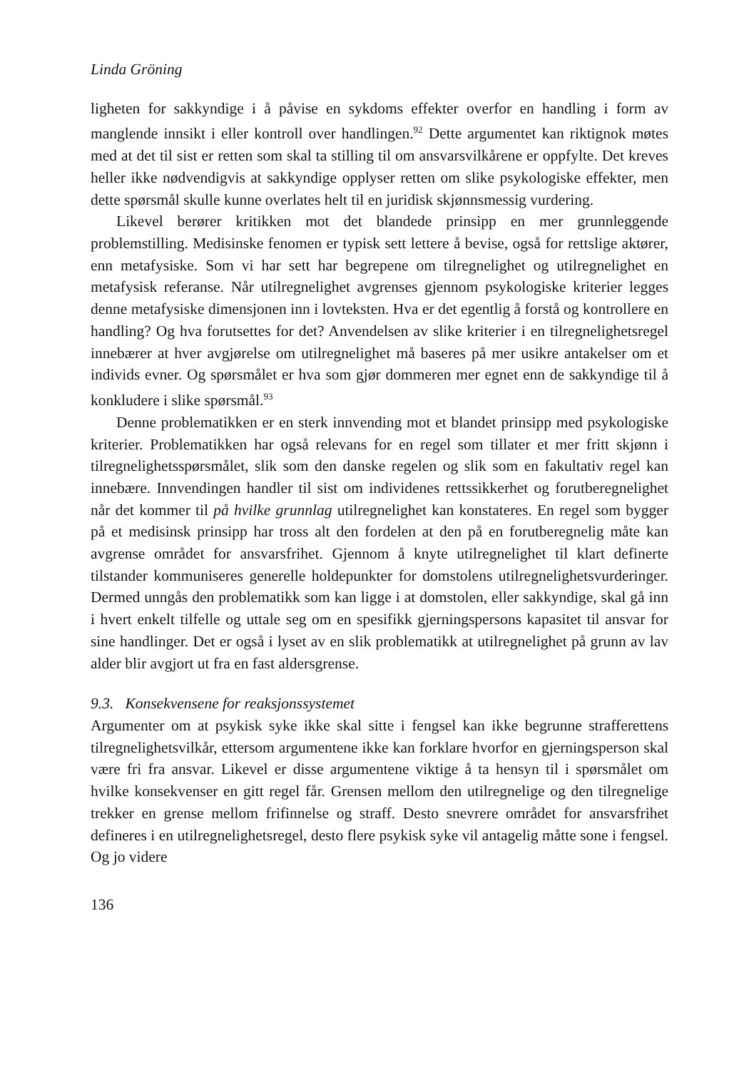Linda Gröning
ligheten for sakkyndige i å påvise en sykdoms effekter overfor en handling i form av manglende innsikt i eller kontroll over handlingen.<sup>92</sup> Dette argumentet kan riktignok møtes med at det til sist er retten som skal ta stilling til om ansvarsvilkårene er oppfylte. Det kreves heller ikke nødvendigvis at sakkyndige opplyser retten om slike psykologiske effekter, men dette spørsmål skulle kunne overlates helt til en juridisk skjønnsmessig vurdering.
Likevel berører kritikken mot det blandede prinsipp en mer grunnleggende problemstilling. Medisinske fenomen er typisk sett lettere å bevise, også for rettslige aktører, enn metafysiske. Som vi har sett har begrepene om tilregnelighet og utilregnelighet en metafysisk referanse. Når utilregnelighet avgrenses gjennom psykologiske kriterier legges denne metafysiske dimensjonen inn i lovteksten. Hva er det egentlig å forstå og kontrollere en handling? Og hva forutsettes for det? Anvendelsen av slike kriterier i en tilregnelighetsregel innebærer at hver avgjørelse om utilregnelighet må baseres på mer usikre antakelser om et individs evner. Og spørsmålet er hva som gjør dommeren mer egnet enn de sakkyndige til å konkludere i slike spørsmål.<sup>93</sup>
Denne problematikken er en sterk innvending mot et blandet prinsipp med psykologiske kriterier. Problematikken har også relevans for en regel som tillater et mer fritt skjønn i tilregnelighetsspørsmålet, slik som den danske regelen og slik som en fakultativ regel kan innebære. Innvendingen handler til sist om individenes rettssikkerhet og forutberegnelighet når det kommer til på hvilke grunnlag utilregnelighet kan konstateres. En regel som bygger på et medisinsk prinsipp har tross alt den fordelen at den på en forutberegnelig måte kan avgrense området for ansvarsfrihet. Gjennom å knyte utilregnelighet til klart definerte tilstander kommuniseres generelle holdepunkter for domstolens utilregnelighetsvurderinger. Dermed unngås den problematikk som kan ligge i at domstolen, eller sakkyndige, skal gå inn i hvert enkelt tilfelle og uttale seg om en spesifikk gjerningspersons kapasitet til ansvar for sine handlinger. Det er også i lyset av en slik problematikk at utilregnelighet på grunn av lav alder blir avgjort ut fra en fast aldersgrense.
9.3. Konsekvensene for reaksjonssystemet
Argumenter om at psykisk syke ikke skal sitte i fengsel kan ikke begrunne strafferettens tilregnelighetsvilkår, ettersom argumentene ikke kan forklare hvorfor en gjerningsperson skal være fri fra ansvar. Likevel er disse argumentene viktige å ta hensyn til i spørsmålet om hvilke konsekvenser en gitt regel får. Grensen mellom den utilregnelige og den tilregnelige trekker en grense mellom frifinnelse og straff. Desto snevrere området for ansvarsfrihet defineres i en utilregnelighetsregel, desto flere psykisk syke vil antagelig måtte sone i fengsel. Og jo videre
136